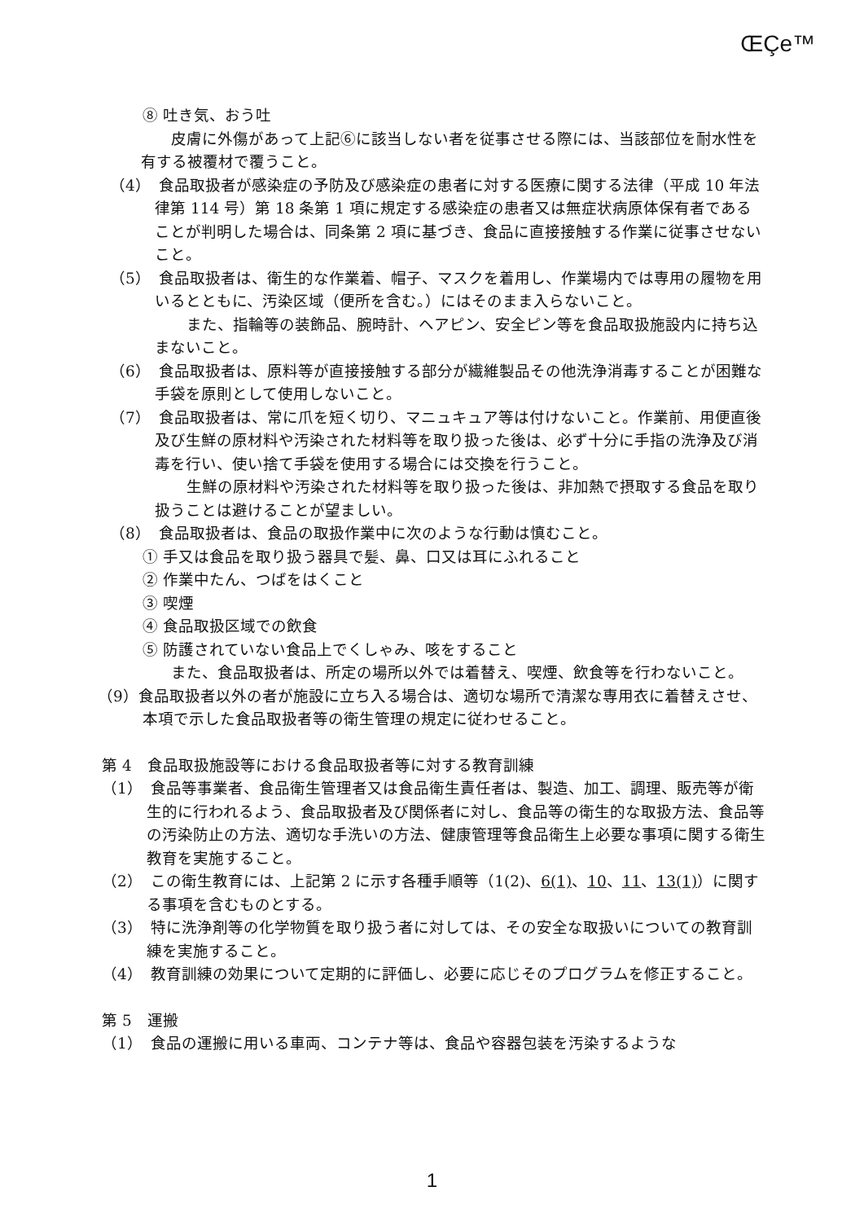ŒÇe™
⑧ 吐き気、おう吐
　皮膚に外傷があって上記⑥に該当しない者を従事させる際には、当該部位を耐水性を有する被覆材で覆うこと。
（4）　食品取扱者が感染症の予防及び感染症の患者に対する医療に関する法律（平成 10 年法律第 114 号）第 18 条第 1 項に規定する感染症の患者又は無症状病原体保有者であることが判明した場合は、同条第 2 項に基づき、食品に直接接触する作業に従事させないこと。
（5）　食品取扱者は、衛生的な作業着、帽子、マスクを着用し、作業場内では専用の履物を用いるとともに、汚染区域（便所を含む。）にはそのまま入らないこと。
　また、指輪等の装飾品、腕時計、ヘアピン、安全ピン等を食品取扱施設内に持ち込まないこと。
（6）　食品取扱者は、原料等が直接接触する部分が繊維製品その他洗浄消毒することが困難な手袋を原則として使用しないこと。
（7）　食品取扱者は、常に爪を短く切り、マニュキュア等は付けないこと。作業前、用便直後及び生鮮の原材料や汚染された材料等を取り扱った後は、必ず十分に手指の洗浄及び消毒を行い、使い捨て手袋を使用する場合には交換を行うこと。
　生鮮の原材料や汚染された材料等を取り扱った後は、非加熱で摂取する食品を取り扱うことは避けることが望ましい。
（8）　食品取扱者は、食品の取扱作業中に次のような行動は慎むこと。
① 手又は食品を取り扱う器具で髪、鼻、口又は耳にふれること
② 作業中たん、つばをはくこと
③ 喫煙
④ 食品取扱区域での飲食
⑤ 防護されていない食品上でくしゃみ、咳をすること
　また、食品取扱者は、所定の場所以外では着替え、喫煙、飲食等を行わないこと。
（9）食品取扱者以外の者が施設に立ち入る場合は、適切な場所で清潔な専用衣に着替えさせ、本項で示した食品取扱者等の衛生管理の規定に従わせること。
第 4　食品取扱施設等における食品取扱者等に対する教育訓練
（1）　食品等事業者、食品衛生管理者又は食品衛生責任者は、製造、加工、調理、販売等が衛生的に行われるよう、食品取扱者及び関係者に対し、食品等の衛生的な取扱方法、食品等の汚染防止の方法、適切な手洗いの方法、健康管理等食品衛生上必要な事項に関する衛生教育を実施すること。
（2）　この衛生教育には、上記第 2 に示す各種手順等（1(2)、6(1)、10、11、13(1)）に関する事項を含むものとする。
（3）　特に洗浄剤等の化学物質を取り扱う者に対しては、その安全な取扱いについての教育訓練を実施すること。
（4）　教育訓練の効果について定期的に評価し、必要に応じそのプログラムを修正すること。
第 5　運搬
（1）　食品の運搬に用いる車両、コンテナ等は、食品や容器包装を汚染するような
1